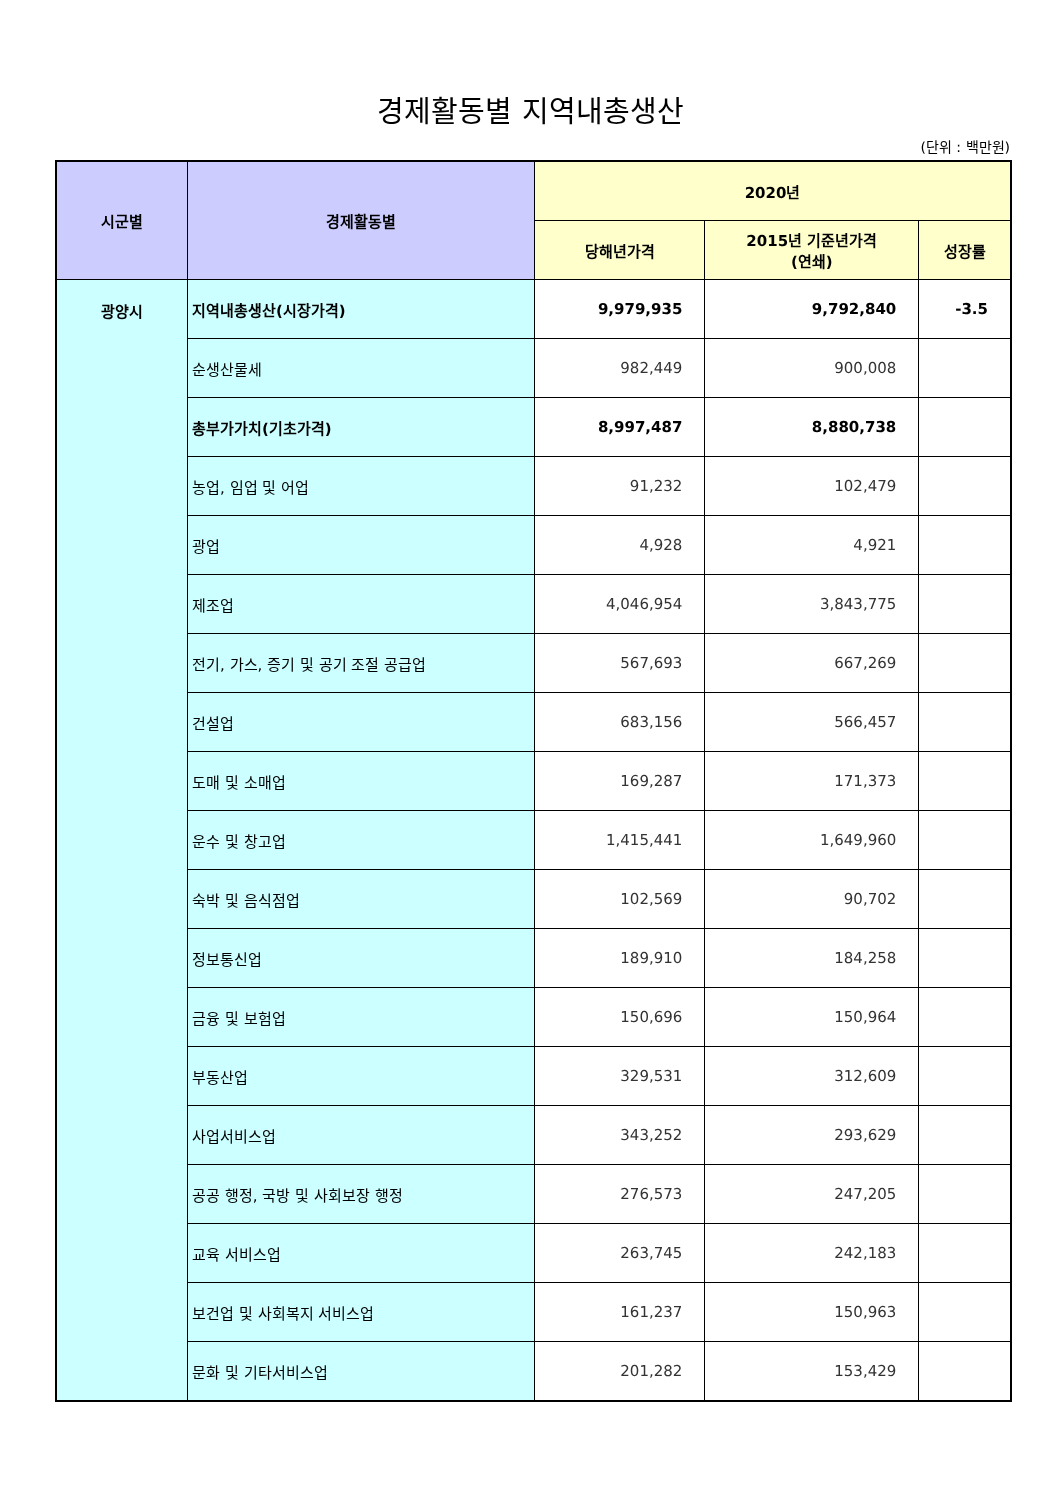경제활동별 지역내총생산
(단위 : 백만원)
| 시군별 | 경제활동별 | 2020년 | | |
| --- | --- | --- | --- | --- |
| | | 당해년가격 | 2015년 기준년가격 (연쇄) | 성장률 |
| 광양시 | 지역내총생산(시장가격) | 9,979,935 | 9,792,840 | -3.5 |
| | 순생산물세 | 982,449 | 900,008 | |
| | 총부가가치(기초가격) | 8,997,487 | 8,880,738 | |
| | 농업, 임업 및 어업 | 91,232 | 102,479 | |
| | 광업 | 4,928 | 4,921 | |
| | 제조업 | 4,046,954 | 3,843,775 | |
| | 전기, 가스, 증기 및 공기 조절 공급업 | 567,693 | 667,269 | |
| | 건설업 | 683,156 | 566,457 | |
| | 도매 및 소매업 | 169,287 | 171,373 | |
| | 운수 및 창고업 | 1,415,441 | 1,649,960 | |
| | 숙박 및 음식점업 | 102,569 | 90,702 | |
| | 정보통신업 | 189,910 | 184,258 | |
| | 금융 및 보험업 | 150,696 | 150,964 | |
| | 부동산업 | 329,531 | 312,609 | |
| | 사업서비스업 | 343,252 | 293,629 | |
| | 공공 행정, 국방 및 사회보장 행정 | 276,573 | 247,205 | |
| | 교육 서비스업 | 263,745 | 242,183 | |
| | 보건업 및 사회복지 서비스업 | 161,237 | 150,963 | |
| | 문화 및 기타서비스업 | 201,282 | 153,429 | |